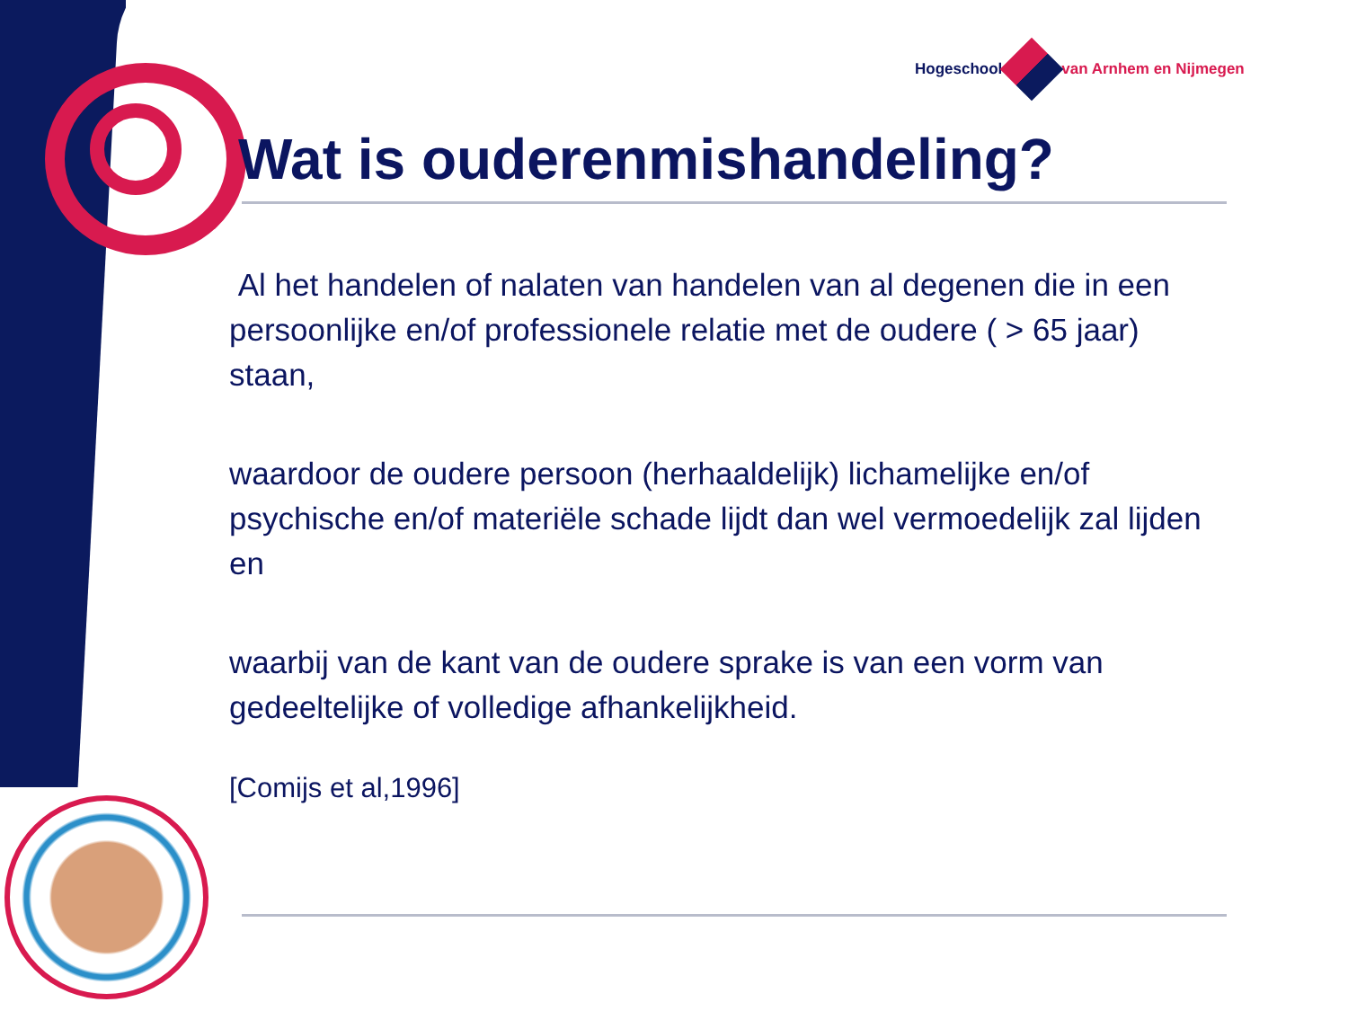Hogeschool van Arnhem en Nijmegen
Wat is ouderenmishandeling?
Al het handelen of nalaten van handelen van al degenen die in een persoonlijke en/of professionele relatie met de oudere ( > 65 jaar) staan,
waardoor de oudere persoon (herhaaldelijk) lichamelijke en/of psychische en/of materiële schade lijdt dan wel vermoedelijk zal lijden en
waarbij van de kant van de oudere sprake is van een vorm van gedeeltelijke of volledige afhankelijkheid.
[Comijs et al,1996]